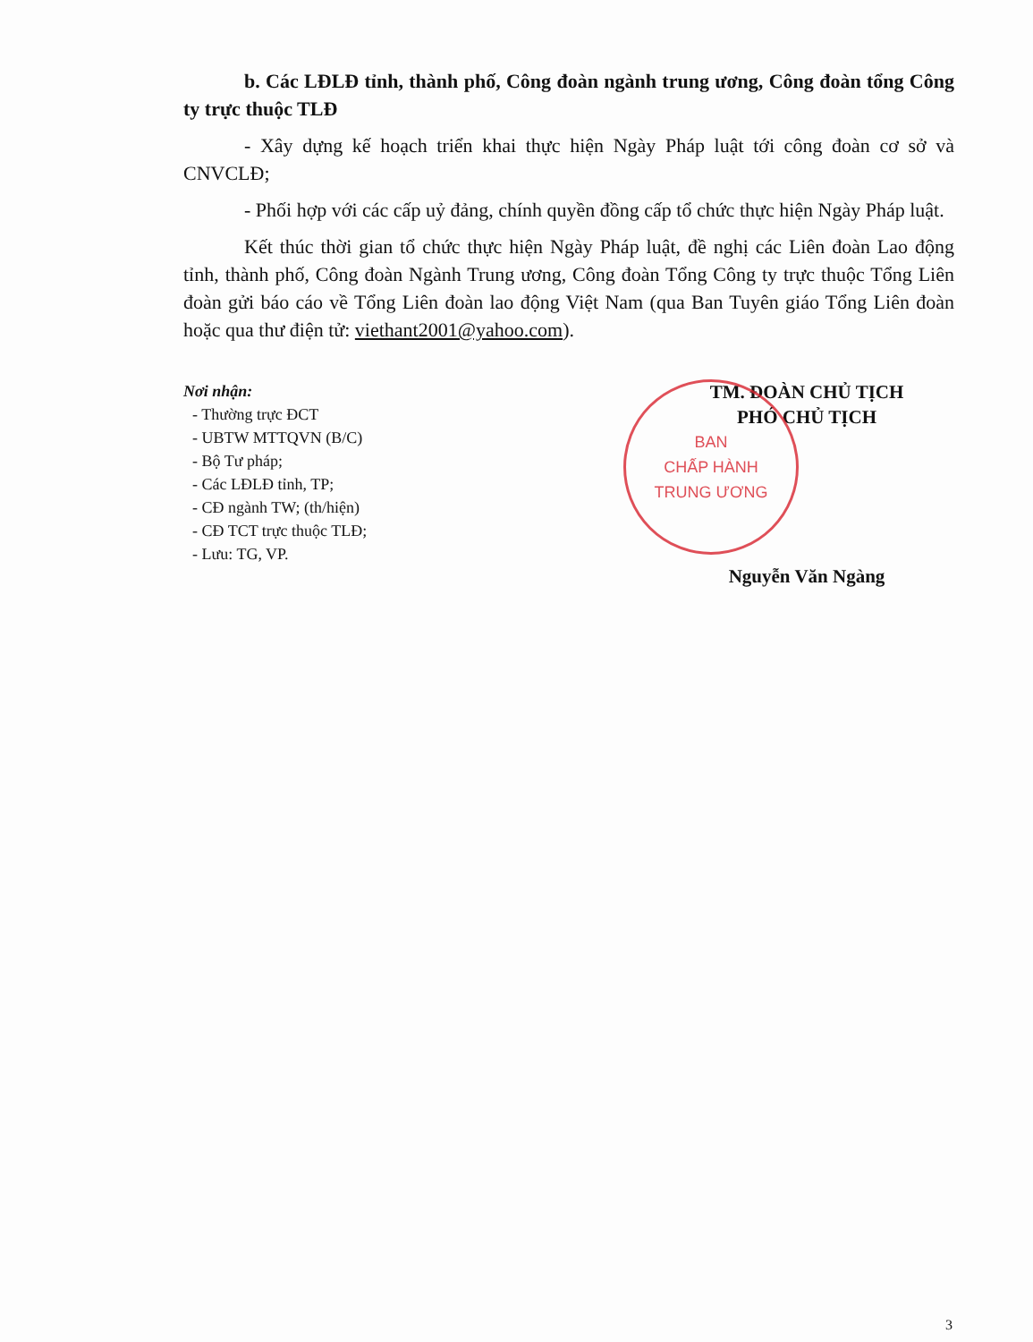b. Các LĐLĐ tỉnh, thành phố, Công đoàn ngành trung ương, Công đoàn tổng Công ty trực thuộc TLĐ
- Xây dựng kế hoạch triển khai thực hiện Ngày Pháp luật tới công đoàn cơ sở và CNVCLĐ;
- Phối hợp với các cấp uỷ đảng, chính quyền đồng cấp tổ chức thực hiện Ngày Pháp luật.
Kết thúc thời gian tổ chức thực hiện Ngày Pháp luật, đề nghị các Liên đoàn Lao động tỉnh, thành phố, Công đoàn Ngành Trung ương, Công đoàn Tổng Công ty trực thuộc Tổng Liên đoàn gửi báo cáo về Tổng Liên đoàn lao động Việt Nam (qua Ban Tuyên giáo Tổng Liên đoàn hoặc qua thư điện tử: viethant2001@yahoo.com).
Nơi nhận:
- Thường trực ĐCT
- UBTW MTTQVN (B/C)
- Bộ Tư pháp;
- Các LĐLĐ tỉnh, TP;
- CĐ ngành TW; (th/hiện)
- CĐ TCT trực thuộc TLĐ;
- Lưu: TG, VP.
BAN
CHẤP HÀNH
TRUNG ƯƠNG
TM. ĐOÀN CHỦ TỊCH
PHÓ CHỦ TỊCH
Nguyễn Văn Ngàng
3